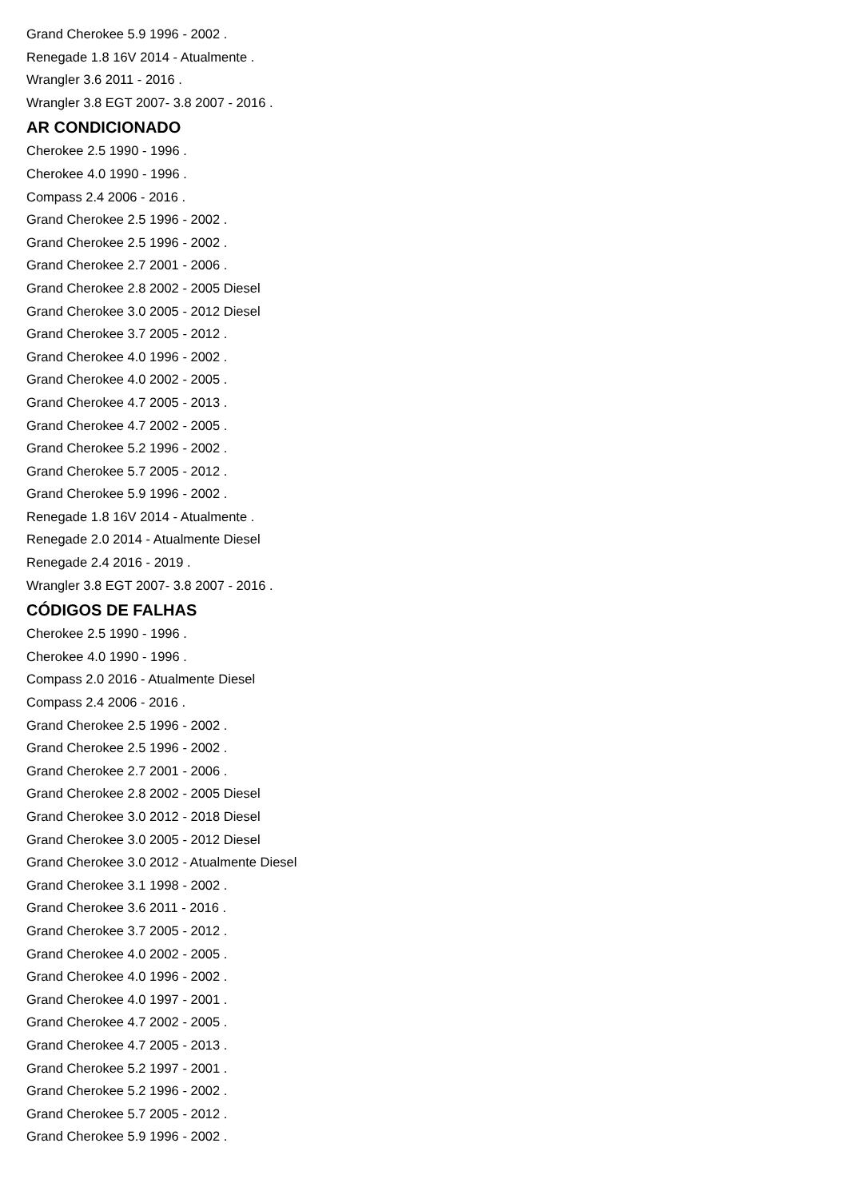Grand Cherokee 5.9 1996 - 2002 .
Renegade 1.8 16V 2014 - Atualmente .
Wrangler 3.6 2011 - 2016 .
Wrangler 3.8 EGT 2007- 3.8 2007 - 2016 .
AR CONDICIONADO
Cherokee 2.5 1990 - 1996 .
Cherokee 4.0 1990 - 1996 .
Compass 2.4 2006 - 2016 .
Grand Cherokee 2.5 1996 - 2002 .
Grand Cherokee 2.5 1996 - 2002 .
Grand Cherokee 2.7 2001 - 2006 .
Grand Cherokee 2.8 2002 - 2005 Diesel
Grand Cherokee 3.0 2005 - 2012 Diesel
Grand Cherokee 3.7 2005 - 2012 .
Grand Cherokee 4.0 1996 - 2002 .
Grand Cherokee 4.0 2002 - 2005 .
Grand Cherokee 4.7 2005 - 2013 .
Grand Cherokee 4.7 2002 - 2005 .
Grand Cherokee 5.2 1996 - 2002 .
Grand Cherokee 5.7 2005 - 2012 .
Grand Cherokee 5.9 1996 - 2002 .
Renegade 1.8 16V 2014 - Atualmente .
Renegade 2.0 2014 - Atualmente Diesel
Renegade 2.4 2016 - 2019 .
Wrangler 3.8 EGT 2007- 3.8 2007 - 2016 .
CÓDIGOS DE FALHAS
Cherokee 2.5 1990 - 1996 .
Cherokee 4.0 1990 - 1996 .
Compass 2.0 2016 - Atualmente Diesel
Compass 2.4 2006 - 2016 .
Grand Cherokee 2.5 1996 - 2002 .
Grand Cherokee 2.5 1996 - 2002 .
Grand Cherokee 2.7 2001 - 2006 .
Grand Cherokee 2.8 2002 - 2005 Diesel
Grand Cherokee 3.0 2012 - 2018 Diesel
Grand Cherokee 3.0 2005 - 2012 Diesel
Grand Cherokee 3.0 2012 - Atualmente Diesel
Grand Cherokee 3.1 1998 - 2002 .
Grand Cherokee 3.6 2011 - 2016 .
Grand Cherokee 3.7 2005 - 2012 .
Grand Cherokee 4.0 2002 - 2005 .
Grand Cherokee 4.0 1996 - 2002 .
Grand Cherokee 4.0 1997 - 2001 .
Grand Cherokee 4.7 2002 - 2005 .
Grand Cherokee 4.7 2005 - 2013 .
Grand Cherokee 5.2 1997 - 2001 .
Grand Cherokee 5.2 1996 - 2002 .
Grand Cherokee 5.7 2005 - 2012 .
Grand Cherokee 5.9 1996 - 2002 .